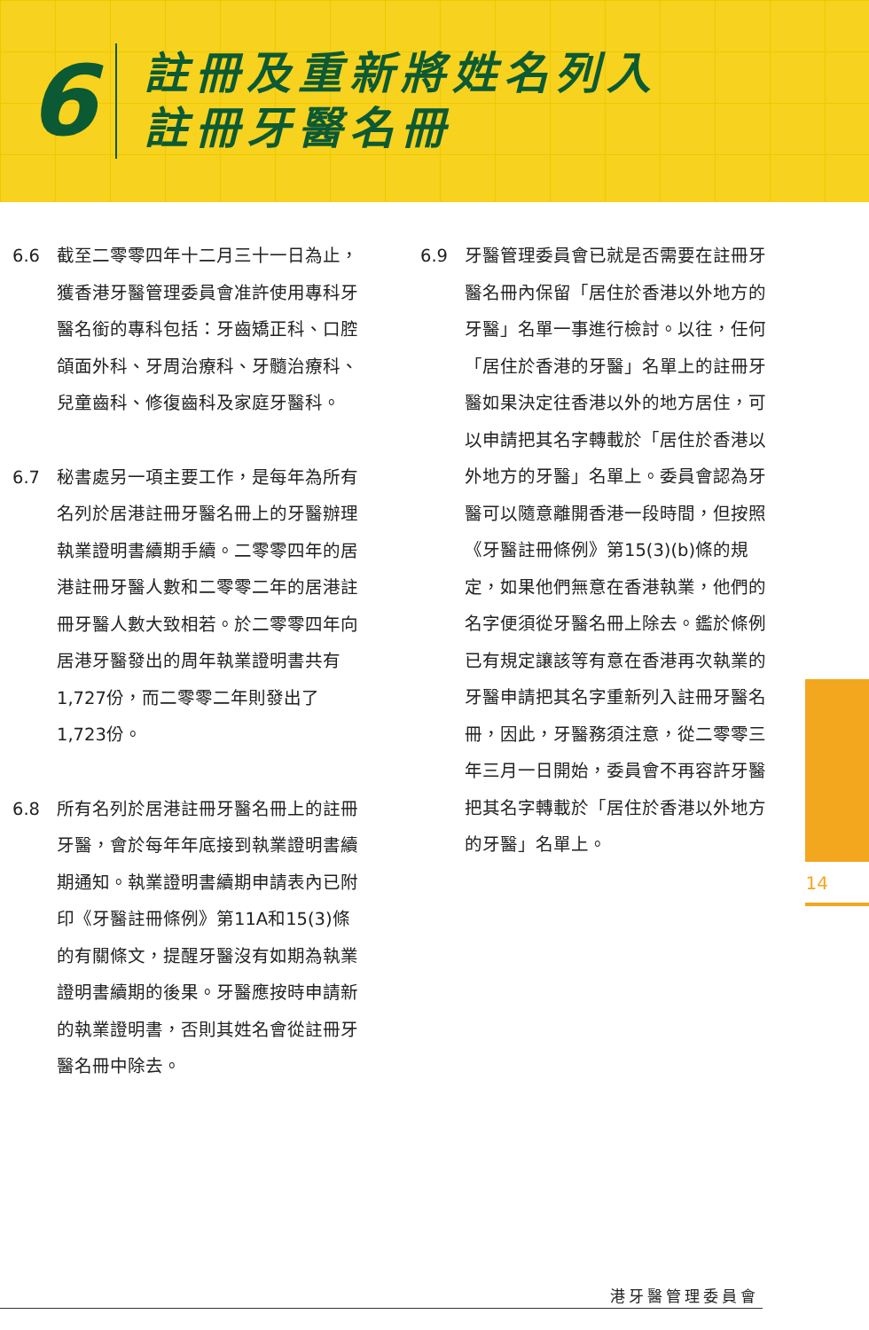6
註冊及重新將姓名列入
註冊牙醫名冊
6.6 截至二零零四年十二月三十一日為止，獲香港牙醫管理委員會准許使用專科牙醫名銜的專科包括：牙齒矯正科、口腔頜面外科、牙周治療科、牙髓治療科、兒童齒科、修復齒科及家庭牙醫科。
6.7 秘書處另一項主要工作，是每年為所有名列於居港註冊牙醫名冊上的牙醫辦理執業證明書續期手續。二零零四年的居港註冊牙醫人數和二零零二年的居港註冊牙醫人數大致相若。於二零零四年向居港牙醫發出的周年執業證明書共有1,727份，而二零零二年則發出了1,723份。
6.8 所有名列於居港註冊牙醫名冊上的註冊牙醫，會於每年年底接到執業證明書續期通知。執業證明書續期申請表內已附印《牙醫註冊條例》第11A和15(3)條的有關條文，提醒牙醫沒有如期為執業證明書續期的後果。牙醫應按時申請新的執業證明書，否則其姓名會從註冊牙醫名冊中除去。
6.9 牙醫管理委員會已就是否需要在註冊牙醫名冊內保留「居住於香港以外地方的牙醫」名單一事進行檢討。以往，任何「居住於香港的牙醫」名單上的註冊牙醫如果決定往香港以外的地方居住，可以申請把其名字轉載於「居住於香港以外地方的牙醫」名單上。委員會認為牙醫可以隨意離開香港一段時間，但按照《牙醫註冊條例》第15(3)(b)條的規定，如果他們無意在香港執業，他們的名字便須從牙醫名冊上除去。鑑於條例已有規定讓該等有意在香港再次執業的牙醫申請把其名字重新列入註冊牙醫名冊，因此，牙醫務須注意，從二零零三年三月一日開始，委員會不再容許牙醫把其名字轉載於「居住於香港以外地方的牙醫」名單上。
14
港牙醫管理委員會